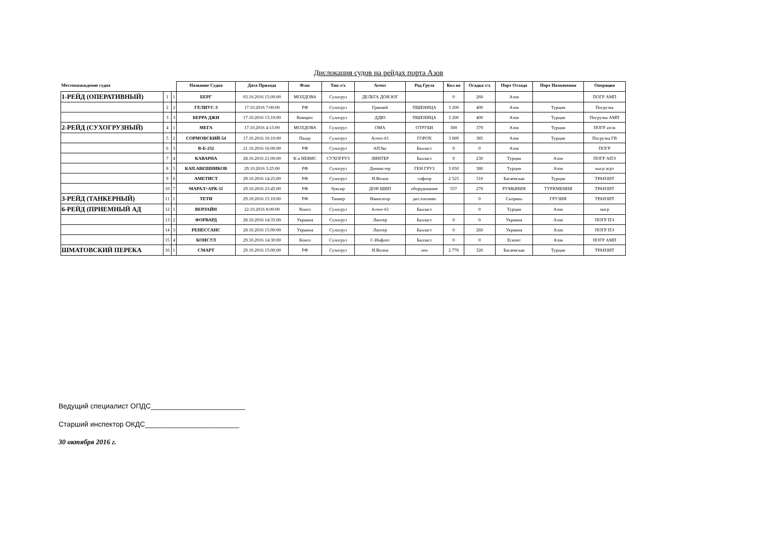Дислокация судов на рейдах порта Азов
| Местонахождение судна | | | Название Судна | Дата Прихода | Флаг | Тип т/х | Агент | Род Груза | Кол во | Осадка т/х | Порт Отхода | Порт Назначения | Операция |
| --- | --- | --- | --- | --- | --- | --- | --- | --- | --- | --- | --- | --- | --- |
| 1-РЕЙД (ОПЕРАТИВНЫЙ) | 1 | 1 | БЕРГ | 03.10.2016 15:00:00 | МОЛДОВА | Сухогруз | ДЕЛЬТА ДОН ЮГ | | 0 | 260 | Азов | | ПОГР АМП |
| | 2 | 2 | ГЕЛИУС-3 | 17.10.2016 7:00:00 | РФ | Сухогруз | Гринвей | ПШЕНИЦА | 3 200 | 400 | Азов | Турция | Погрузка |
| | 3 | 3 | БЕРРА ДЖИ | 17.10.2016 13:10:00 | Коморос | Сухогруз | ДДЮ | ПШЕНИЦА | 3 200 | 400 | Азов | Турция | Погрузка АМП |
| 2-РЕЙД (СУХОГРУЗНЫЙ) | 4 | 1 | МЕГА | 17.10.2016 4:15:00 | МОЛДОВА | Сухогруз | ОМА | ОТРУБИ | 300 | 370 | Азов | Турция | ПОГР азсм |
| | 5 | 2 | СОРМОВСКИЙ-54 | 17.10.2016 10:10:00 | Палау | Сухогруз | Агент-61 | ГОРОХ | 3 009 | 385 | Азов | Турция | Погрузка ГВ |
| | 6 | 3 | В-Б-232 | 21.10.2016 16:00:00 | РФ | Сухогруз | АПЭкс | Балласт | 0 | 0 | Азов | | ПОГР |
| | 7 | 4 | КАВАРНА | 28.10.2016 21:00:00 | К и НЕВИС | СУХОГРУЗ | ЛИНТЕР | Балласт | 0 | 230 | Турция | Азов | ПОГР АПЭ |
| | 8 | 5 | КАП.АВЕШНИКОВ | 29.10.2016 3:25:00 | РФ | Сухогруз | Донмастер | ГЕН ГРУЗ | 3 050 | 380 | Турция | Азов | выгр асрз |
| | 9 | 6 | АМЕТИСТ | 29.10.2016 14:25:00 | РФ | Сухогруз | Н.Волна | софлор | 2 525 | 310 | Багаевская | Турция | ТРАНЗИТ |
| | 10 | 7 | МАРАЛ+АРК-11 | 29.10.2016 23:45:00 | РФ | буксир | ДОН ШИП | оборудование | 557 | 270 | РУМЫНИЯ | ТУРКМЕНИЯ | ТРАНЗИТ |
| 3-РЕЙД (ТАНКЕРНЫЙ) | 11 | 1 | ТЕТИ | 29.10.2016 15:10:00 | РФ | Танкер | Навигатор | диз.топливо | | 0 | Сызрань | ГРУЗИЯ | ТРАНЗИТ |
| 6-РЕЙД (ПРИЕМНЫЙ АД | 12 | 1 | ВЕРЛАЙН | 22.10.2016 8:00:00 | Конго | Сухогруз | Агент-61 | Балласт | | 0 | Турция | Азов | погр |
| | 13 | 2 | ФОРВАРД | 28.10.2016 14:35:00 | Украина | Сухогруз | Линтер | Балласт | 0 | 0 | Украина | Азов | ПОГР ПЭ |
| | 14 | 3 | РЕНЕССАНС | 28.10.2016 15:00:00 | Украина | Сухогруз | Линтер | Балласт | 0 | 260 | Украина | Азов | ПОГР ПЭ |
| | 15 | 4 | КОНСУЛ | 29.10.2016 14:30:00 | Конго | Сухогруз | С-Инфлот | Балласт | 0 | 0 | Египет | Азов | ПОГР АМП |
| ШМАТОВСКИЙ ПЕРЕКА | 16 | 1 | СМАРТ | 29.10.2016 15:00:00 | РФ | Сухогруз | Н.Волна | лен | 2 776 | 326 | Багаевская | Турция | ТРАНЗИТ |
Ведущий специалист ОПДС________________________
Старший инспектор ОКДС________________________
30 октября 2016 г.